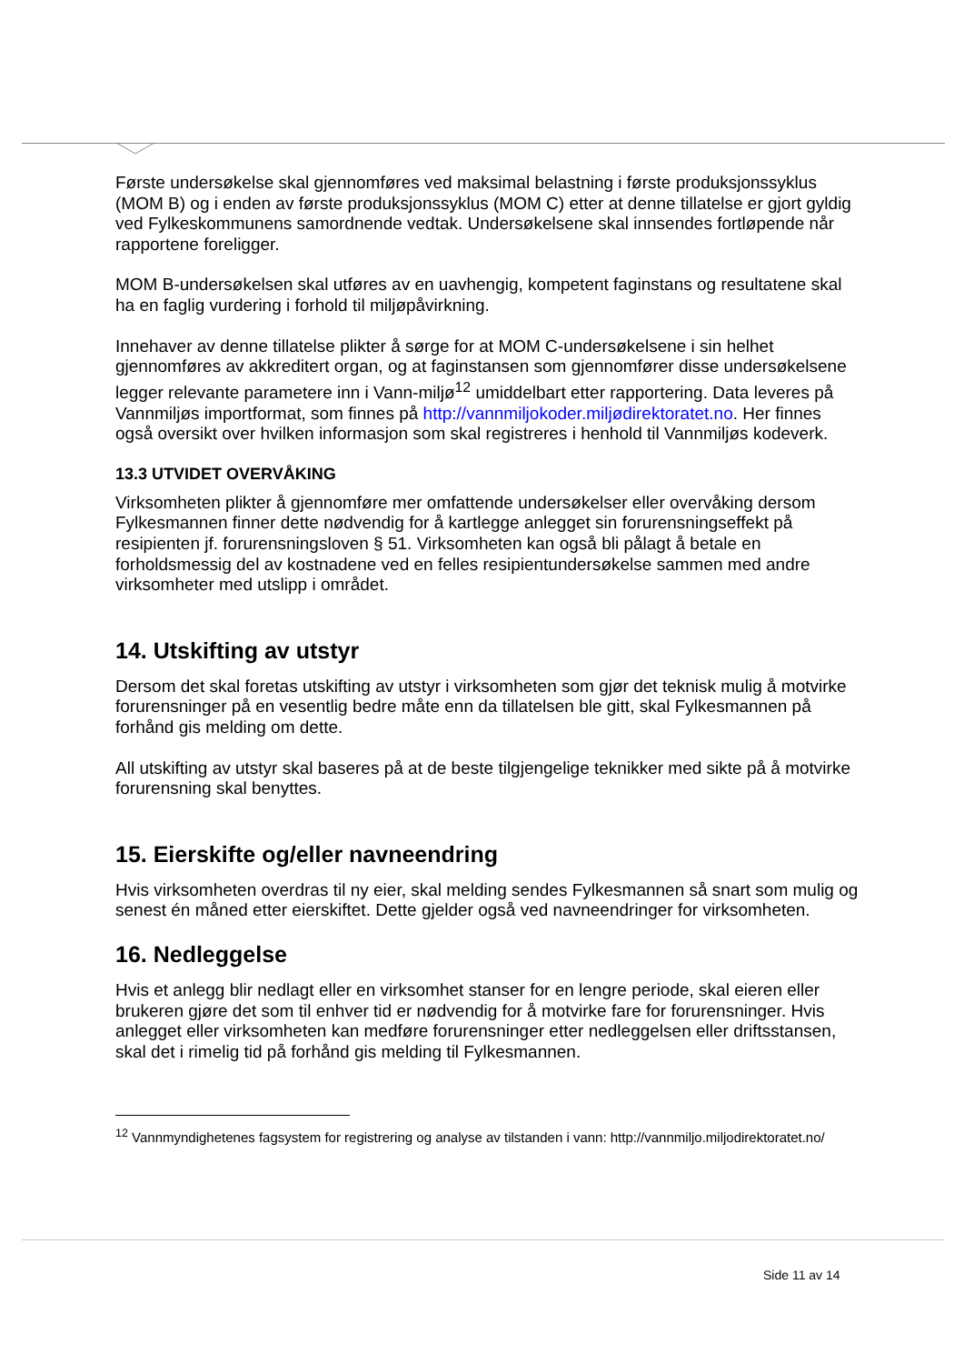Første undersøkelse skal gjennomføres ved maksimal belastning i første produksjonssyklus (MOM B) og i enden av første produksjonssyklus (MOM C) etter at denne tillatelse er gjort gyldig ved Fylkeskommunens samordnende vedtak. Undersøkelsene skal innsendes fortløpende når rapportene foreligger.
MOM B-undersøkelsen skal utføres av en uavhengig, kompetent faginstans og resultatene skal ha en faglig vurdering i forhold til miljøpåvirkning.
Innehaver av denne tillatelse plikter å sørge for at MOM C-undersøkelsene i sin helhet gjennomføres av akkreditert organ, og at faginstansen som gjennomfører disse undersøkelsene legger relevante parametere inn i Vann-miljø<sup>12</sup> umiddelbart etter rapportering. Data leveres på Vannmiljøs importformat, som finnes på http://vannmiljokoder.miljødirektoratet.no. Her finnes også oversikt over hvilken informasjon som skal registreres i henhold til Vannmiljøs kodeverk.
13.3 UTVIDET OVERVÅKING
Virksomheten plikter å gjennomføre mer omfattende undersøkelser eller overvåking dersom Fylkesmannen finner dette nødvendig for å kartlegge anlegget sin forurensningseffekt på resipienten jf. forurensningsloven § 51. Virksomheten kan også bli pålagt å betale en forholdsmessig del av kostnadene ved en felles resipientundersøkelse sammen med andre virksomheter med utslipp i området.
14. Utskifting av utstyr
Dersom det skal foretas utskifting av utstyr i virksomheten som gjør det teknisk mulig å motvirke forurensninger på en vesentlig bedre måte enn da tillatelsen ble gitt, skal Fylkesmannen på forhånd gis melding om dette.
All utskifting av utstyr skal baseres på at de beste tilgjengelige teknikker med sikte på å motvirke forurensning skal benyttes.
15. Eierskifte og/eller navneendring
Hvis virksomheten overdras til ny eier, skal melding sendes Fylkesmannen så snart som mulig og senest én måned etter eierskiftet. Dette gjelder også ved navneendringer for virksomheten.
16. Nedleggelse
Hvis et anlegg blir nedlagt eller en virksomhet stanser for en lengre periode, skal eieren eller brukeren gjøre det som til enhver tid er nødvendig for å motvirke fare for forurensninger. Hvis anlegget eller virksomheten kan medføre forurensninger etter nedleggelsen eller driftsstansen, skal det i rimelig tid på forhånd gis melding til Fylkesmannen.
<sup>12</sup> Vannmyndighetenes fagsystem for registrering og analyse av tilstanden i vann: http://vannmiljo.miljodirektoratet.no/
Side 11 av 14